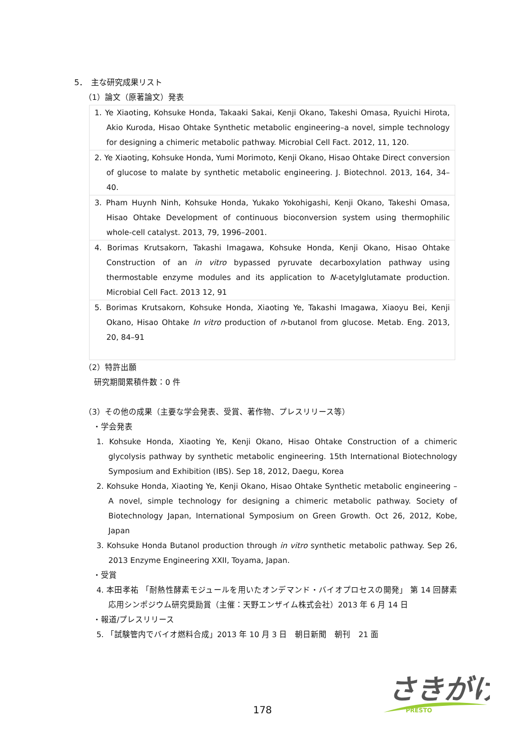5．　主な研究成果リスト
（1）論文（原著論文）発表
| 1. Ye Xiaoting, Kohsuke Honda, Takaaki Sakai, Kenji Okano, Takeshi Omasa, Ryuichi Hirota, Akio Kuroda, Hisao Ohtake Synthetic metabolic engineering–a novel, simple technology for designing a chimeric metabolic pathway. Microbial Cell Fact. 2012, 11, 120. |
| 2. Ye Xiaoting, Kohsuke Honda, Yumi Morimoto, Kenji Okano, Hisao Ohtake Direct conversion of glucose to malate by synthetic metabolic engineering. J. Biotechnol. 2013, 164, 34–40. |
| 3. Pham Huynh Ninh, Kohsuke Honda, Yukako Yokohigashi, Kenji Okano, Takeshi Omasa, Hisao Ohtake Development of continuous bioconversion system using thermophilic whole-cell catalyst. 2013, 79, 1996–2001. |
| 4. Borimas Krutsakorn, Takashi Imagawa, Kohsuke Honda, Kenji Okano, Hisao Ohtake Construction of an in vitro bypassed pyruvate decarboxylation pathway using thermostable enzyme modules and its application to N -acetylglutamate production. Microbial Cell Fact. 2013 12, 91 |
| 5. Borimas Krutsakorn, Kohsuke Honda, Xiaoting Ye, Takashi Imagawa, Xiaoyu Bei, Kenji Okano, Hisao Ohtake In vitro production of n -butanol from glucose. Metab. Eng. 2013, 20, 84–91 |
（2）特許出願
研究期間累積件数：0 件
（3）その他の成果（主要な学会発表、受賞、著作物、プレスリリース等）
・学会発表
1. Kohsuke Honda, Xiaoting Ye, Kenji Okano, Hisao Ohtake Construction of a chimeric glycolysis pathway by synthetic metabolic engineering. 15th International Biotechnology Symposium and Exhibition (IBS). Sep 18, 2012, Daegu, Korea
2. Kohsuke Honda, Xiaoting Ye, Kenji Okano, Hisao Ohtake Synthetic metabolic engineering –A novel, simple technology for designing a chimeric metabolic pathway. Society of Biotechnology Japan, International Symposium on Green Growth. Oct 26, 2012, Kobe, Japan
3. Kohsuke Honda Butanol production through in vitro synthetic metabolic pathway. Sep 26, 2013 Enzyme Engineering XXII, Toyama, Japan.
・受賞
4. 本田孝祐 「耐熱性酵素モジュールを用いたオンデマンド・バイオプロセスの開発」 第 14 回酵素応用シンポジウム研究奨励賞（主催：天野エンザイム株式会社）2013 年 6 月 14 日
・報道/プレスリリース
5. 「試験管内でバイオ燃料合成」2013 年 10 月 3 日　朝日新聞　朝刊　21 面
さきがけ
PRESTO
178